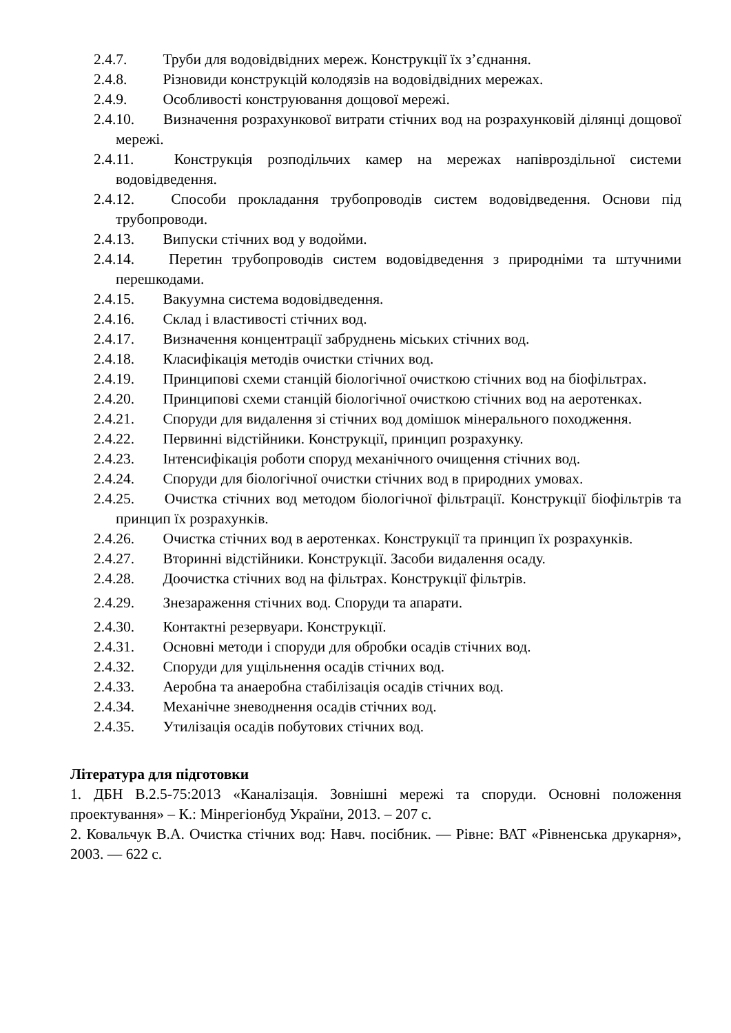2.4.7. Труби для водовідвідних мереж. Конструкції їх з’єднання.
2.4.8. Різновиди конструкцій колодязів на водовідвідних мережах.
2.4.9. Особливості конструювання дощової мережі.
2.4.10. Визначення розрахункової витрати стічних вод на розрахунковій ділянці дощової мережі.
2.4.11. Конструкція розподільчих камер на мережах напівроздільної системи водовідведення.
2.4.12. Способи прокладання трубопроводів систем водовідведення. Основи під трубопроводи.
2.4.13. Випуски стічних вод у водойми.
2.4.14. Перетин трубопроводів систем водовідведення з природніми та штучними перешкодами.
2.4.15. Вакуумна система водовідведення.
2.4.16. Склад і властивості стічних вод.
2.4.17. Визначення концентрації забруднень міських стічних вод.
2.4.18. Класифікація методів очистки стічних вод.
2.4.19. Принципові схеми станцій біологічної очисткою стічних вод на біофільтрах.
2.4.20. Принципові схеми станцій біологічної очисткою стічних вод на аеротенках.
2.4.21. Споруди для видалення зі стічних вод домішок мінерального походження.
2.4.22. Первинні відстійники. Конструкції, принцип розрахунку.
2.4.23. Інтенсифікація роботи споруд механічного очищення стічних вод.
2.4.24. Споруди для біологічної очистки стічних вод в природних умовах.
2.4.25. Очистка стічних вод методом біологічної фільтрації. Конструкції біофільтрів та принцип їх розрахунків.
2.4.26. Очистка стічних вод в аеротенках. Конструкції та принцип їх розрахунків.
2.4.27. Вторинні відстійники. Конструкції. Засоби видалення осаду.
2.4.28. Доочистка стічних вод на фільтрах. Конструкції фільтрів.
2.4.29. Знезараження стічних вод. Споруди та апарати.
2.4.30. Контактні резервуари. Конструкції.
2.4.31. Основні методи і споруди для обробки осадів стічних вод.
2.4.32. Споруди для ущільнення осадів стічних вод.
2.4.33. Аеробна та анаеробна стабілізація осадів стічних вод.
2.4.34. Механічне зневоднення осадів стічних вод.
2.4.35. Утилізація осадів побутових стічних вод.
Література для підготовки
1. ДБН В.2.5-75:2013 «Каналізація. Зовнішні мережі та споруди. Основні положення проектування» – К.: Мінрегіонбуд України, 2013. – 207 с.
2. Ковальчук В.А. Очистка стічних вод: Навч. посібник. — Рівне: ВАТ «Рівненська друкарня», 2003. — 622 с.